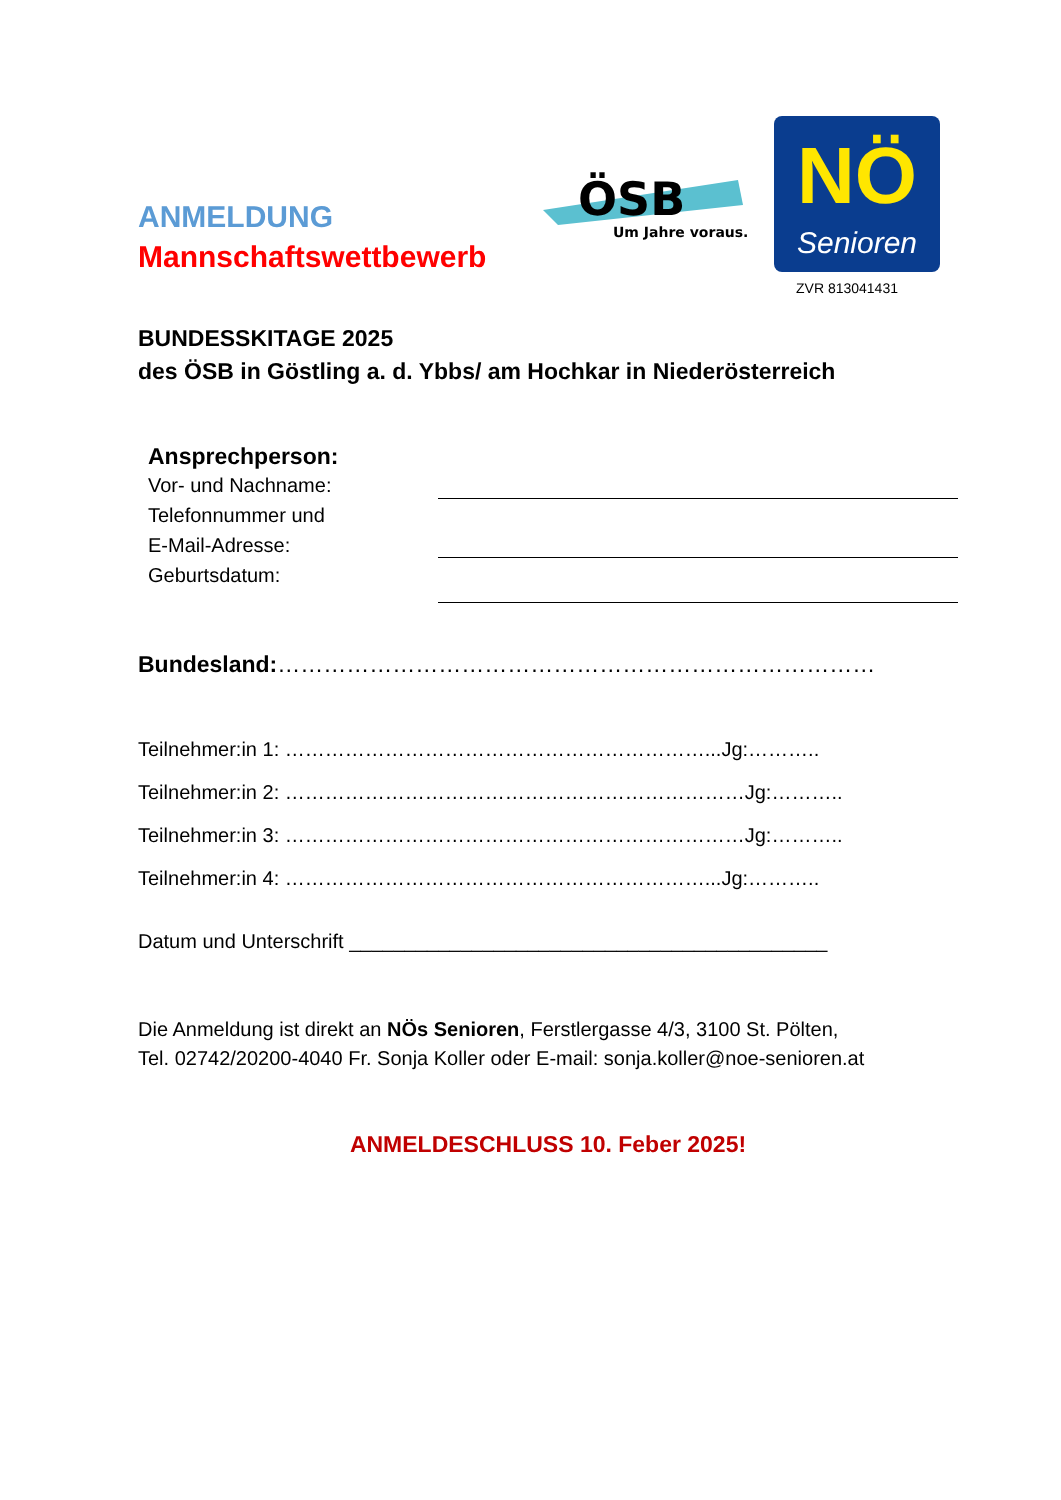ANMELDUNG
Mannschaftswettbewerb
ÖSB
Um Jahre voraus.
NÖ
Senioren
ZVR 813041431
BUNDESSKITAGE 2025
des ÖSB in Göstling a. d. Ybbs/ am Hochkar in Niederösterreich
Ansprechperson:
Vor- und Nachname:
Telefonnummer und
E-Mail-Adresse:
Geburtsdatum:
Bundesland:……………………………………………………………………
Teilnehmer:in 1: ………………………………………………………...Jg:………..
Teilnehmer:in 2: ……………………………………………………………Jg:………..
Teilnehmer:in 3: ……………………………………………………………Jg:………..
Teilnehmer:in 4: ………………………………………………………...Jg:………..
Datum und Unterschrift ___________________________________________
Die Anmeldung ist direkt an NÖs Senioren, Ferstlergasse 4/3, 3100 St. Pölten,
Tel. 02742/20200-4040 Fr. Sonja Koller oder E-mail: sonja.koller@noe-senioren.at
ANMELDESCHLUSS 10. Feber 2025!